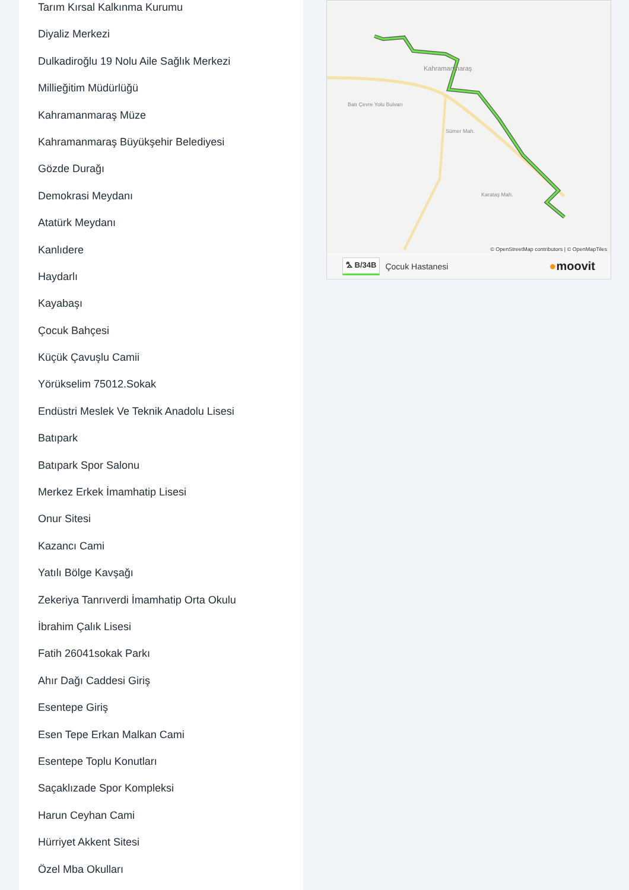Tarım Kırsal Kalkınma Kurumu
Diyaliz Merkezi
Dulkadiroğlu 19 Nolu Aile Sağlık Merkezi
Millieğitim Müdürlüğü
Kahramanmaraş Müze
Kahramanmaraş Büyükşehir Belediyesi
Gözde Durağı
Demokrasi Meydanı
Atatürk Meydanı
Kanlıdere
Haydarlı
Kayabaşı
Çocuk Bahçesi
Küçük Çavuşlu Camii
Yörükselim 75012.Sokak
Endüstri Meslek Ve Teknik Anadolu Lisesi
Batıpark
Batıpark Spor Salonu
Merkez Erkek İmamhatip Lisesi
Onur Sitesi
Kazancı Cami
Yatılı Bölge Kavşağı
Zekeriya Tanrıverdi İmamhatip Orta Okulu
İbrahim Çalık Lisesi
Fatih 26041sokak Parkı
Ahır Dağı Caddesi Giriş
Esentepe Giriş
Esen Tepe Erkan Malkan Cami
Esentepe Toplu Konutları
Saçaklızade Spor Kompleksi
Harun Ceyhan Cami
Hürriyet Akkent Sitesi
Özel Mba Okulları
Kahramanmaraş
Batı Çevre Yolu Bulvarı
Sümer Mah.
Karataş Mah.
© OpenStreetMap contributors | © OpenMapTiles
⛍ B/34B Çocuk Hastanesi ●moovit